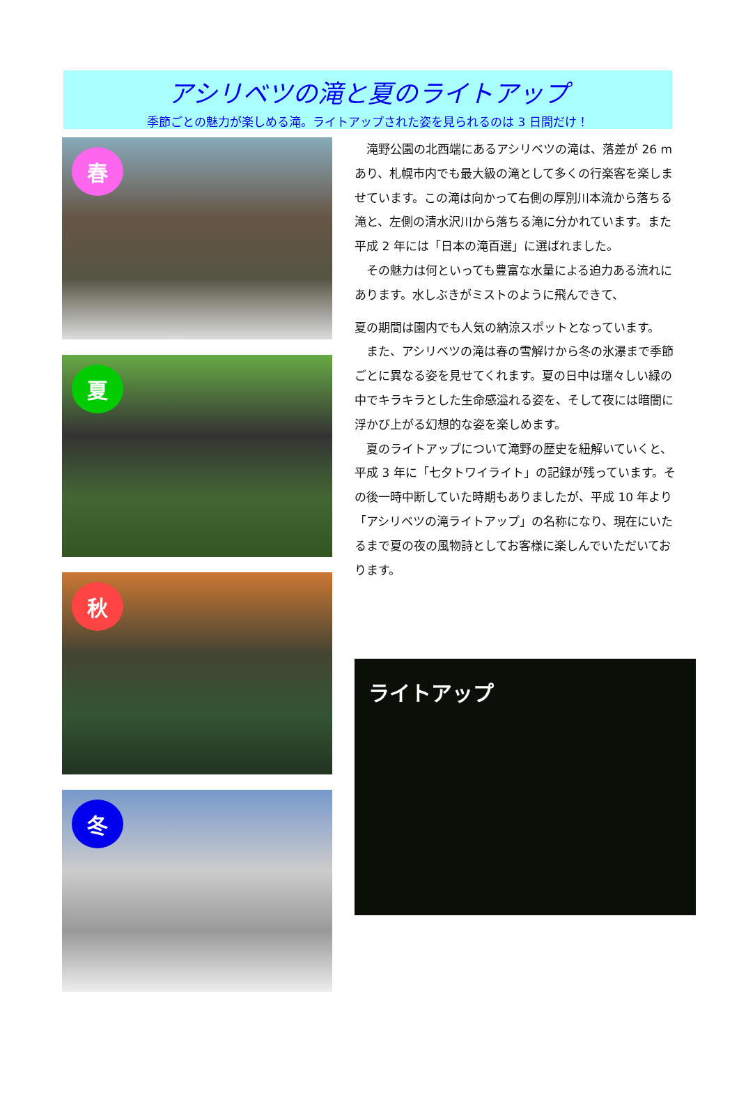アシリベツの滝と夏のライトアップ
季節ごとの魅力が楽しめる滝。ライトアップされた姿を見られるのは 3 日間だけ！
春
夏
秋
冬
　滝野公園の北西端にあるアシリベツの滝は、落差が 26 mあり、札幌市内でも最大級の滝として多くの行楽客を楽しませています。この滝は向かって右側の厚別川本流から落ちる滝と、左側の清水沢川から落ちる滝に分かれています。また平成 2 年には「日本の滝百選」に選ばれました。
　その魅力は何といっても豊富な水量による迫力ある流れにあります。水しぶきがミストのように飛んできて、
夏の期間は園内でも人気の納涼スポットとなっています。
　また、アシリベツの滝は春の雪解けから冬の氷瀑まで季節ごとに異なる姿を見せてくれます。夏の日中は瑞々しい緑の中でキラキラとした生命感溢れる姿を、そして夜には暗闇に浮かび上がる幻想的な姿を楽しめます。
　夏のライトアップについて滝野の歴史を紐解いていくと、平成 3 年に「七夕トワイライト」の記録が残っています。その後一時中断していた時期もありましたが、平成 10 年より「アシリベツの滝ライトアップ」の名称になり、現在にいたるまで夏の夜の風物詩としてお客様に楽しんでいただいております。
ライトアップ